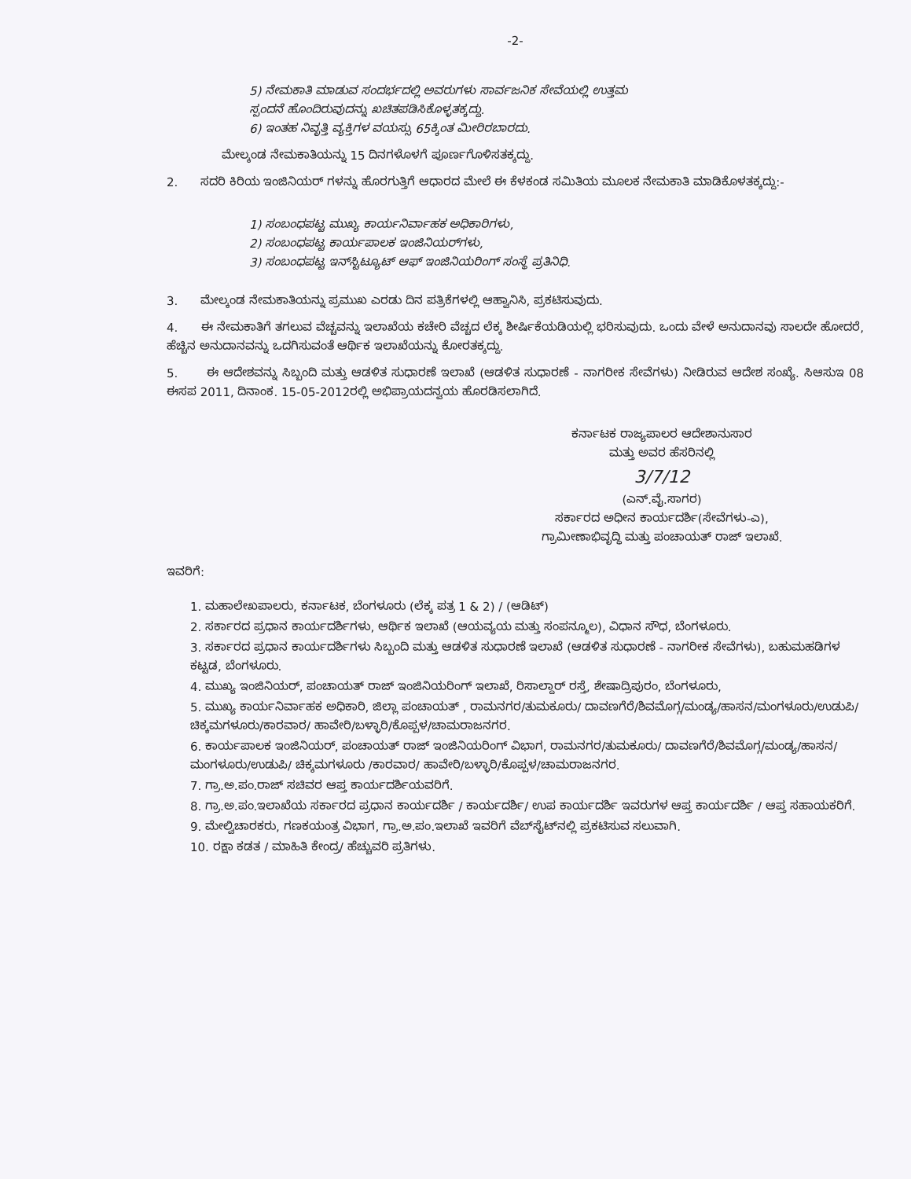-2-
5) ನೇಮಕಾತಿ ಮಾಡುವ ಸಂದರ್ಭದಲ್ಲಿ ಅವರುಗಳು ಸಾರ್ವಜನಿಕ ಸೇವೆಯಲ್ಲಿ ಉತ್ತಮ
ಸ್ಪಂದನೆ ಹೊಂದಿರುವುದನ್ನು ಖಚಿತಪಡಿಸಿಕೊಳ್ಳತಕ್ಕದ್ದು.
6) ಇಂತಹ ನಿವೃತ್ತಿ ವ್ಯಕ್ತಿಗಳ ವಯಸ್ಸು 65ಕ್ಕಿಂತ ಮೀರಿರಬಾರದು.
ಮೇಲ್ಕಂಡ ನೇಮಕಾತಿಯನ್ನು 15 ದಿನಗಳೊಳಗೆ ಪೂರ್ಣಗೊಳಿಸತಕ್ಕದ್ದು.
2. ಸದರಿ ಕಿರಿಯ ಇಂಜಿನಿಯರ್ ಗಳನ್ನು ಹೊರಗುತ್ತಿಗೆ ಆಧಾರದ ಮೇಲೆ ಈ ಕೆಳಕಂಡ ಸಮಿತಿಯ ಮೂಲಕ ನೇಮಕಾತಿ ಮಾಡಿಕೊಳತಕ್ಕದ್ದು:-
1) ಸಂಬಂಧಪಟ್ಟ ಮುಖ್ಯ ಕಾರ್ಯನಿರ್ವಾಹಕ ಅಧಿಕಾರಿಗಳು,
2) ಸಂಬಂಧಪಟ್ಟ ಕಾರ್ಯಪಾಲಕ ಇಂಜಿನಿಯರ್‌ಗಳು,
3) ಸಂಬಂಧಪಟ್ಟ ಇನ್‌ಸ್ಟಿಟ್ಯೂಟ್ ಆಫ್ ಇಂಜಿನಿಯರಿಂಗ್ ಸಂಸ್ಥೆ ಪ್ರತಿನಿಧಿ.
3. ಮೇಲ್ಕಂಡ ನೇಮಕಾತಿಯನ್ನು ಪ್ರಮುಖ ಎರಡು ದಿನ ಪತ್ರಿಕೆಗಳಲ್ಲಿ ಆಹ್ವಾನಿಸಿ, ಪ್ರಕಟಿಸುವುದು.
4. ಈ ನೇಮಕಾತಿಗೆ ತಗಲುವ ವೆಚ್ಚವನ್ನು ಇಲಾಖೆಯ ಕಚೇರಿ ವೆಚ್ಚದ ಲೆಕ್ಕ ಶೀರ್ಷಿಕೆಯಡಿಯಲ್ಲಿ ಭರಿಸುವುದು. ಒಂದು ವೇಳೆ ಅನುದಾನವು ಸಾಲದೇ ಹೋದರೆ, ಹೆಚ್ಚಿನ ಅನುದಾನವನ್ನು ಒದಗಿಸುವಂತೆ ಆರ್ಥಿಕ ಇಲಾಖೆಯನ್ನು ಕೋರತಕ್ಕದ್ದು.
5. ಈ ಆದೇಶವನ್ನು ಸಿಬ್ಬಂದಿ ಮತ್ತು ಆಡಳಿತ ಸುಧಾರಣೆ ಇಲಾಖೆ (ಆಡಳಿತ ಸುಧಾರಣೆ - ನಾಗರೀಕ ಸೇವೆಗಳು) ನೀಡಿರುವ ಆದೇಶ ಸಂಖ್ಯೆ. ಸಿಆಸುಇ 08 ಈಸಪ 2011, ದಿನಾಂಕ. 15-05-2012ರಲ್ಲಿ ಅಭಿಪ್ರಾಯದನ್ವಯ ಹೊರಡಿಸಲಾಗಿದೆ.
ಕರ್ನಾಟಕ ರಾಜ್ಯಪಾಲರ ಆದೇಶಾನುಸಾರ
ಮತ್ತು ಅವರ ಹೆಸರಿನಲ್ಲಿ
3/7/12
(ಎನ್.ವೈ.ಸಾಗರ)
ಸರ್ಕಾರದ ಅಧೀನ ಕಾರ್ಯದರ್ಶಿ(ಸೇವೆಗಳು-ಎ),
ಗ್ರಾಮೀಣಾಭಿವೃದ್ಧಿ ಮತ್ತು ಪಂಚಾಯತ್ ರಾಜ್ ಇಲಾಖೆ.
ಇವರಿಗೆ:
1. ಮಹಾಲೇಖಪಾಲರು, ಕರ್ನಾಟಕ, ಬೆಂಗಳೂರು (ಲೆಕ್ಕ ಪತ್ರ 1 & 2) / (ಆಡಿಟ್)
2. ಸರ್ಕಾರದ ಪ್ರಧಾನ ಕಾರ್ಯದರ್ಶಿಗಳು, ಆರ್ಥಿಕ ಇಲಾಖೆ (ಆಯವ್ಯಯ ಮತ್ತು ಸಂಪನ್ಮೂಲ), ವಿಧಾನ ಸೌಧ, ಬೆಂಗಳೂರು.
3. ಸರ್ಕಾರದ ಪ್ರಧಾನ ಕಾರ್ಯದರ್ಶಿಗಳು ಸಿಬ್ಬಂದಿ ಮತ್ತು ಆಡಳಿತ ಸುಧಾರಣೆ ಇಲಾಖೆ (ಆಡಳಿತ ಸುಧಾರಣೆ - ನಾಗರೀಕ ಸೇವೆಗಳು), ಬಹುಮಹಡಿಗಳ ಕಟ್ಟಡ, ಬೆಂಗಳೂರು.
4. ಮುಖ್ಯ ಇಂಜಿನಿಯರ್, ಪಂಚಾಯತ್ ರಾಜ್ ಇಂಜಿನಿಯರಿಂಗ್ ಇಲಾಖೆ, ರಿಸಾಲ್ದಾರ್ ರಸ್ತೆ, ಶೇಷಾದ್ರಿಪುರಂ, ಬೆಂಗಳೂರು,
5. ಮುಖ್ಯ ಕಾರ್ಯನಿರ್ವಾಹಕ ಅಧಿಕಾರಿ, ಜಿಲ್ಲಾ ಪಂಚಾಯತ್ , ರಾಮನಗರ/ತುಮಕೂರು/ ದಾವಣಗೆರೆ/ಶಿವಮೊಗ್ಗ/ಮಂಡ್ಯ/ಹಾಸನ/ಮಂಗಳೂರು/ಉಡುಪಿ/ಚಿಕ್ಕಮಗಳೂರು/ಕಾರವಾರ/ ಹಾವೇರಿ/ಬಳ್ಳಾರಿ/ಕೊಪ್ಪಳ/ಚಾಮರಾಜನಗರ.
6. ಕಾರ್ಯಪಾಲಕ ಇಂಜಿನಿಯರ್, ಪಂಚಾಯತ್ ರಾಜ್ ಇಂಜಿನಿಯರಿಂಗ್ ವಿಭಾಗ, ರಾಮನಗರ/ತುಮಕೂರು/ ದಾವಣಗೆರೆ/ಶಿವಮೊಗ್ಗ/ಮಂಡ್ಯ/ಹಾಸನ/ಮಂಗಳೂರು/ಉಡುಪಿ/ ಚಿಕ್ಕಮಗಳೂರು /ಕಾರವಾರ/ ಹಾವೇರಿ/ಬಳ್ಳಾರಿ/ಕೊಪ್ಪಳ/ಚಾಮರಾಜನಗರ.
7. ಗ್ರಾ.ಅ.ಪಂ.ರಾಜ್ ಸಚಿವರ ಆಪ್ತ ಕಾರ್ಯದರ್ಶಿಯವರಿಗೆ.
8. ಗ್ರಾ.ಅ.ಪಂ.ಇಲಾಖೆಯ ಸರ್ಕಾರದ ಪ್ರಧಾನ ಕಾರ್ಯದರ್ಶಿ / ಕಾರ್ಯದರ್ಶಿ/ ಉಪ ಕಾರ್ಯದರ್ಶಿ ಇವರುಗಳ ಆಪ್ತ ಕಾರ್ಯದರ್ಶಿ / ಆಪ್ತ ಸಹಾಯಕರಿಗೆ.
9. ಮೇಲ್ವಿಚಾರಕರು, ಗಣಕಯಂತ್ರ ವಿಭಾಗ, ಗ್ರಾ.ಅ.ಪಂ.ಇಲಾಖೆ ಇವರಿಗೆ ವೆಬ್‌ಸೈಟ್‌ನಲ್ಲಿ ಪ್ರಕಟಿಸುವ ಸಲುವಾಗಿ.
10. ರಕ್ಷಾ ಕಡತ / ಮಾಹಿತಿ ಕೇಂದ್ರ/ ಹೆಚ್ಚುವರಿ ಪ್ರತಿಗಳು.